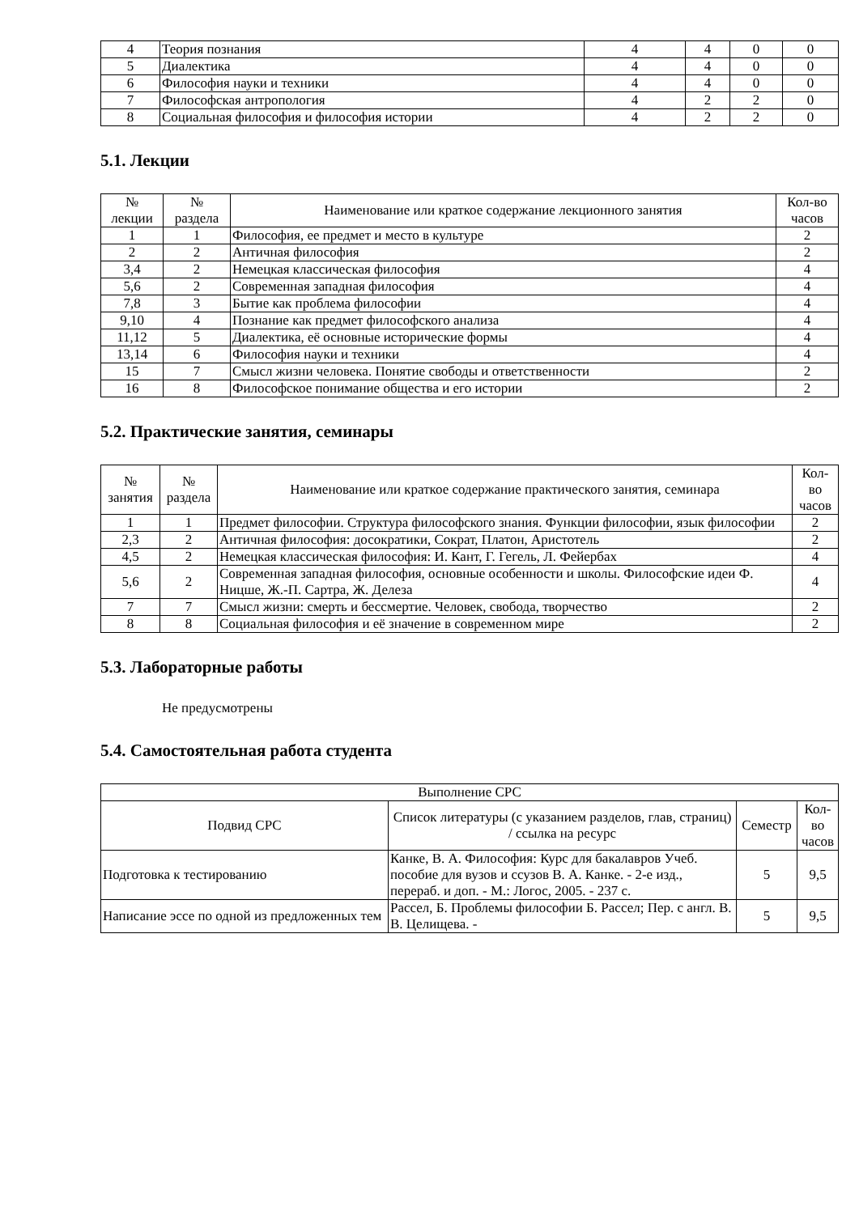| 4 | Теория познания | 4 | 4 | 0 | 0 |
| 5 | Диалектика | 4 | 4 | 0 | 0 |
| 6 | Философия науки и техники | 4 | 4 | 0 | 0 |
| 7 | Философская антропология | 4 | 2 | 2 | 0 |
| 8 | Социальная философия и философия истории | 4 | 2 | 2 | 0 |
5.1. Лекции
| № лекции | № раздела | Наименование или краткое содержание лекционного занятия | Кол-во часов |
| --- | --- | --- | --- |
| 1 | 1 | Философия, ее предмет и место в культуре | 2 |
| 2 | 2 | Античная философия | 2 |
| 3,4 | 2 | Немецкая классическая философия | 4 |
| 5,6 | 2 | Современная западная философия | 4 |
| 7,8 | 3 | Бытие как проблема философии | 4 |
| 9,10 | 4 | Познание как предмет философского анализа | 4 |
| 11,12 | 5 | Диалектика, её основные исторические формы | 4 |
| 13,14 | 6 | Философия науки и техники | 4 |
| 15 | 7 | Смысл жизни человека. Понятие свободы и ответственности | 2 |
| 16 | 8 | Философское понимание общества и его истории | 2 |
5.2. Практические занятия, семинары
| № занятия | № раздела | Наименование или краткое содержание практического занятия, семинара | Кол- во часов |
| --- | --- | --- | --- |
| 1 | 1 | Предмет философии. Структура философского знания. Функции философии, язык философии | 2 |
| 2,3 | 2 | Античная философия: досократики, Сократ, Платон, Аристотель | 2 |
| 4,5 | 2 | Немецкая классическая философия: И. Кант, Г. Гегель, Л. Фейербах | 4 |
| 5,6 | 2 | Современная западная философия, основные особенности и школы. Философские идеи Ф. Ницше, Ж.-П. Сартра, Ж. Делеза | 4 |
| 7 | 7 | Смысл жизни: смерть и бессмертие. Человек, свобода, творчество | 2 |
| 8 | 8 | Социальная философия и её значение в современном мире | 2 |
5.3. Лабораторные работы
Не предусмотрены
5.4. Самостоятельная работа студента
| Выполнение СРС | | | |
| --- | --- | --- | --- |
| Подвид СРС | Список литературы (с указанием разделов, глав, страниц) / ссылка на ресурс | Семестр | Кол- во часов |
| Подготовка к тестированию | Канке, В. А. Философия: Курс для бакалавров Учеб. пособие для вузов и ссузов В. А. Канке. - 2-е изд., перераб. и доп. - М.: Логос, 2005. - 237 с. | 5 | 9,5 |
| Написание эссе по одной из предложенных тем | Рассел, Б. Проблемы философии Б. Рассел; Пер. с англ. В. В. Целищева. - | 5 | 9,5 |